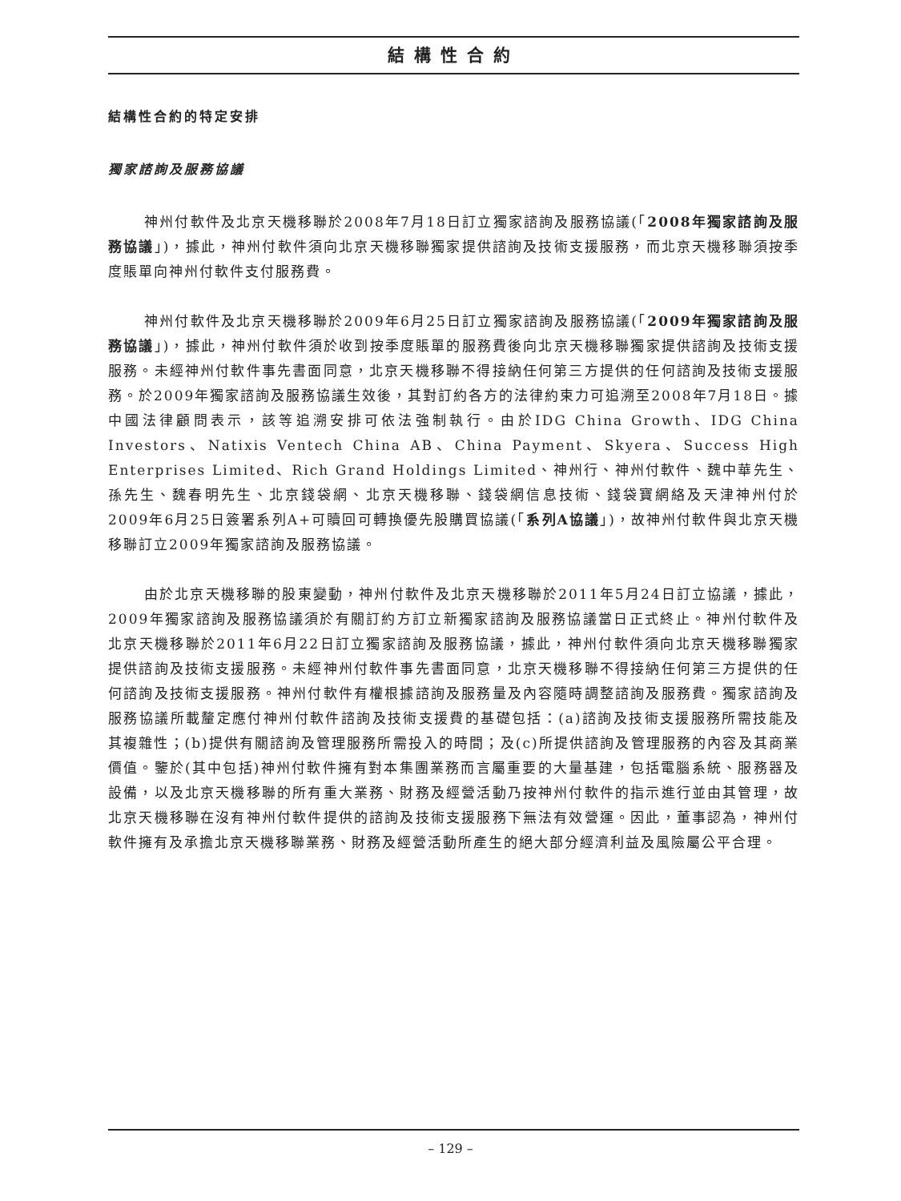結構性合約
結構性合約的特定安排
獨家諮詢及服務協議
神州付軟件及北京天機移聯於2008年7月18日訂立獨家諮詢及服務協議(「2008年獨家諮詢及服務協議」)，據此，神州付軟件須向北京天機移聯獨家提供諮詢及技術支援服務，而北京天機移聯須按季度賬單向神州付軟件支付服務費。
神州付軟件及北京天機移聯於2009年6月25日訂立獨家諮詢及服務協議(「2009年獨家諮詢及服務協議」)，據此，神州付軟件須於收到按季度賬單的服務費後向北京天機移聯獨家提供諮詢及技術支援服務。未經神州付軟件事先書面同意，北京天機移聯不得接納任何第三方提供的任何諮詢及技術支援服務。於2009年獨家諮詢及服務協議生效後，其對訂約各方的法律約束力可追溯至2008年7月18日。據中國法律顧問表示，該等追溯安排可依法強制執行。由於IDG China Growth、IDG China Investors、Natixis Ventech China AB、China Payment、Skyera、Success High Enterprises Limited、Rich Grand Holdings Limited、神州行、神州付軟件、魏中華先生、孫先生、魏春明先生、北京錢袋網、北京天機移聯、錢袋網信息技術、錢袋寶網絡及天津神州付於2009年6月25日簽署系列A+可贖回可轉換優先股購買協議(「系列A協議」)，故神州付軟件與北京天機移聯訂立2009年獨家諮詢及服務協議。
由於北京天機移聯的股東變動，神州付軟件及北京天機移聯於2011年5月24日訂立協議，據此，2009年獨家諮詢及服務協議須於有關訂約方訂立新獨家諮詢及服務協議當日正式終止。神州付軟件及北京天機移聯於2011年6月22日訂立獨家諮詢及服務協議，據此，神州付軟件須向北京天機移聯獨家提供諮詢及技術支援服務。未經神州付軟件事先書面同意，北京天機移聯不得接納任何第三方提供的任何諮詢及技術支援服務。神州付軟件有權根據諮詢及服務量及內容隨時調整諮詢及服務費。獨家諮詢及服務協議所載釐定應付神州付軟件諮詢及技術支援費的基礎包括：(a)諮詢及技術支援服務所需技能及其複雜性；(b)提供有關諮詢及管理服務所需投入的時間；及(c)所提供諮詢及管理服務的內容及其商業價值。鑒於(其中包括)神州付軟件擁有對本集團業務而言屬重要的大量基建，包括電腦系統、服務器及設備，以及北京天機移聯的所有重大業務、財務及經營活動乃按神州付軟件的指示進行並由其管理，故北京天機移聯在沒有神州付軟件提供的諮詢及技術支援服務下無法有效營運。因此，董事認為，神州付軟件擁有及承擔北京天機移聯業務、財務及經營活動所產生的絕大部分經濟利益及風險屬公平合理。
– 129 –